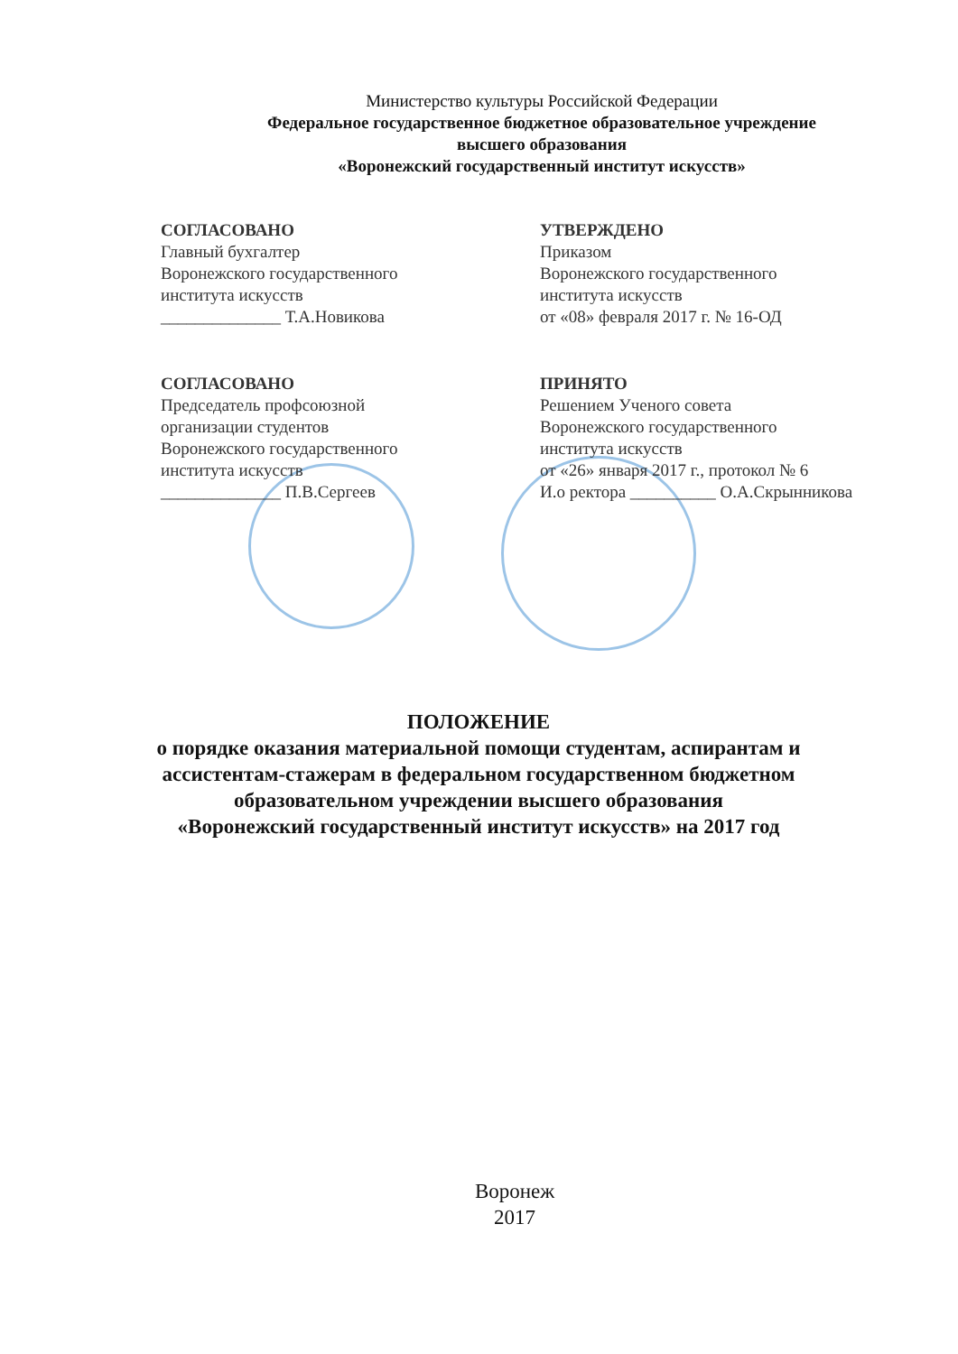Министерство культуры Российской Федерации
Федеральное государственное бюджетное образовательное учреждение
высшего образования
«Воронежский государственный институт искусств»
СОГЛАСОВАНО
Главный бухгалтер
Воронежского государственного
института искусств
______________ Т.А.Новикова
УТВЕРЖДЕНО
Приказом
Воронежского государственного
института искусств
от «08» февраля 2017 г. № 16-ОД
СОГЛАСОВАНО
Председатель профсоюзной
организации студентов
Воронежского государственного
института искусств
______________ П.В.Сергеев
ПРИНЯТО
Решением Ученого совета
Воронежского государственного
института искусств
от «26» января 2017 г., протокол № 6
И.о ректора __________ О.А.Скрынникова
ПОЛОЖЕНИЕ
о порядке оказания материальной помощи студентам, аспирантам и ассистентам-стажерам в федеральном государственном бюджетном образовательном учреждении высшего образования
«Воронежский государственный институт искусств» на 2017 год
Воронеж
2017